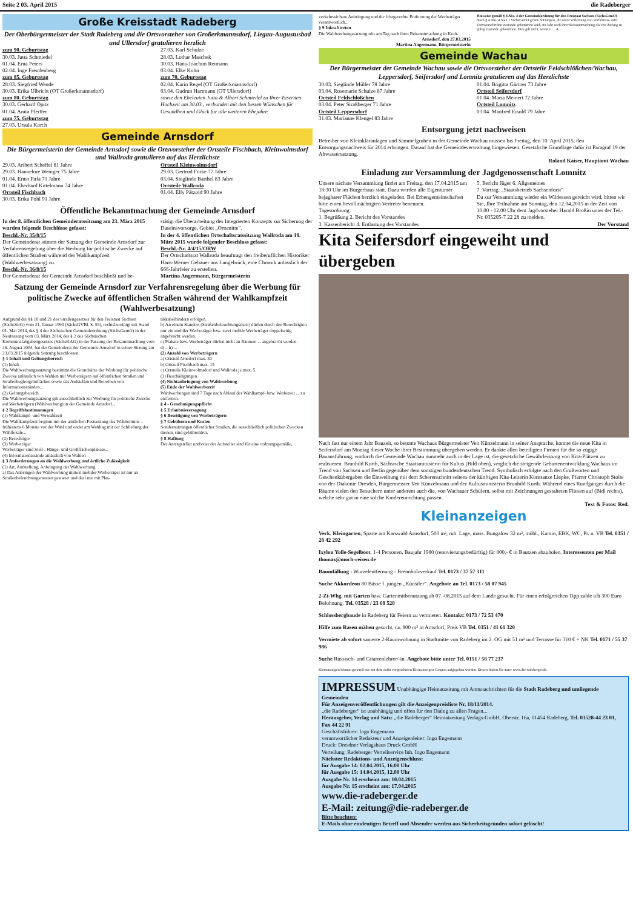Seite 2 03. April 2015 die Radeberger
Große Kreisstadt Radeberg
Der Oberbürgermeister der Stadt Radeberg und die Ortsvorsteher von Großerkmannsdorf, Liegau-Augustusbad und Ullersdorf gratulieren herzlich
zum 90. Geburtstag
30.03. Jutta Schmiedel
01.04. Erna Peters
02.04. Inge Freudenberg
zum 85. Geburtstag
28.03. Siegfried Wende
30.03. Erika Ulbricht (OT Großerkmannsdorf)
zum 80. Geburtstag
30.03. Gerhard Opitz
01.04. Anita Pfeiffer
zum 75. Geburtstag
27.03. Ursula Korch
27.03. Karl Schulze
28.03. Lothar Maschek
30.03. Hans-Joachim Reimann
03.04. Elke Kohn
zum 70. Geburtstag
02.04. Karin Regel (OT Großerkmannsdorf)
03.04. Gudrun Hartmann (OT Ullersdorf)
sowie den Eheleuten Jutta & Albert Schmiedel zu Ihrer Eisernen Hochzeit am 30.03., verbunden mit den besten Wünschen für Gesundheit und Glück für alle weiteren Ehejahre.
Gemeinde Arnsdorf
Die Bürgermeisterin der Gemeinde Arnsdorf sowie die Ortsvorsteher der Ortsteile Fischbach, Kleinwolmsdorf und Wallroda gratulieren auf das Herzlichste
29.03. Aribert Scheffel 81 Jahre
29.03. Hannelore Weniger 75 Jahre
01.04. Ernst Firla 71 Jahre
01.04. Eberhard Kittelmann 74 Jahre
Ortsteil Fischbach
30.03. Erika Pohl 91 Jahre
Ortsteil Kleinwolmsdorf
29.03. Gertrud Forke 77 Jahre
03.04. Sieglinde Barthel 83 Jahre
Ortsteile Wallroda
01.04. Elly Pätzold 90 Jahre
Öffentliche Bekanntmachung der Gemeinde Arnsdorf
In der 8. öffentlichen Gemeinderatssitzung am 23. März 2015 wurden folgende Beschlüsse gefasst:
Beschl.-Nr. 35/8/15
Der Gemeinderat stimmt der Satzung der Gemeinde Arnsdorf zur Verfahrensregelung über die Werbung für politische Zwecke auf öffentlichen Straßen während der Wahlkampfzeit (Wahlwerbesatzung) zu.
Beschl.-Nr. 36/8/15
Der Gemeinderat der Gemeinde Arnsdorf beschließt und be-
stätigt die Überarbeitung des Integrierten Konzepts zur Sicherung der Daseinsvorsorge, Gebiet „Ortsmitte“.
In der 4. öffentlichen Ortschaftsratssitzung Wallroda am 19. März 2015 wurde folgender Beschluss gefasst:
Beschl.-Nr. 4/4/15/ORW
Der Ortschaftsrat Wallroda beauftragt den freiberuflichen Historiker Hans-Werner Gebauer aus Langebrück, eine Chronik anlässlich der 666-Jahrfeier zu erstellen.
Martina Angermann, Bürgermeisterin
Satzung der Gemeinde Arnsdorf zur Verfahrensregelung über die Werbung für politische Zwecke auf öffentlichen Straßen während der Wahlkampfzeit (Wahlwerbesatzung)
Aufgrund der §§ 18 und 21 des Straßengesetzes für den Freistaat Sachsen (SächsStrG) vom 21. Januar 1993 (SächsGVBl. S. 93), rechtsbereinigt mit Stand 01. Mai 2014, des § 4 der Sächsischen Gemeindeordnung (SächsGemO) in der Neufassung vom 03. März 2014, des § 2 des Sächsischen Kommunalabgabengesetzes (SächsKAG) in der Fassung der Bekanntmachung vom 26. August 2004, hat der Gemeinderat der Gemeinde Arnsdorf in seiner Sitzung am 23.03.2015 folgende Satzung beschlossen:
§ 1 Inhalt und Geltungsbereich
(1) Inhalt
Die Wahlwerbungssatzung bestimmt die Grundsätze der Werbung für politische Zwecke anlässlich von Wahlen mit Werbeträgern auf öffentlichen Straßen und Straßenbegleitgrünflächen sowie das Aufstellen und Betreiben von Informationsständen...
(2) Geltungsbereich
Die Wahlwerbungssatzung gilt ausschließlich zur Werbung für politische Zwecke auf Werbeträgern (Wahlwerbung) in der Gemeinde Arnsdorf...
§ 2 Begriffsbestimmungen
(1) Wahlkampf- und Vorwahlzeit
Die Wahlkampfzeit beginnt mit der amtlichen Festsetzung des Wahltermins – frühestens 6 Monate vor der Wahl und endet am Wahltag mit der Schließung der Wahllokale...
(2) Berechtigte
(3) Werbeträger
Werbeträger sind Stell-, Hänge- und Großflächenplakate...
(4) Informationsstände anlässlich von Wahlen
§ 3 Anforderungen an die Wahlwerbung und örtliche Zulässigkeit
(1) Art, Aufstellung, Anbringung der Wahlwerbung
a) Das Anbringen der Wahlwerbung mittels mobiler Werbeträger ist nur an Straßenbeleuchtungsmasten gestattet und darf nur mit Plas-
tikkabelbindern erfolgen.
b) An einem Standort (Straßenbeleuchtungsmast) dürfen durch den Berechtigten nur ein mobiler Werbeträger bzw. zwei mobile Werbeträger doppelseitig angebracht werden.
c) Plakate bzw. Werbeträger dürfen nicht an Bäumen ... angebracht werden.
d) – h) ...
(2) Anzahl von Werbeträgern
a) Ortsteil Arnsdorf max. 30
b) Ortsteil Fischbach max. 15
c) Ortsteile Kleinwolmsdorf und Wallroda je max. 5
(3) Beschädigungen
(4) Nichtanbringung von Wahlwerbung
(5) Ende der Wahlwerbezeit
Wahlwerbungen sind 7 Tage nach Ablauf der Wahlkampf- bzw. Werbezeit ... zu entfernen.
§ 4 - Genehmigungspflicht
§ 5 Erlaubnisversagung
§ 6 Beseitigung von Werbeträgern
§ 7 Gebühren und Kosten
Sondernutzungen öffentlicher Straßen, die ausschließlich politischen Zwecken dienen, sind gebührenfrei.
§ 8 Haftung
Der Antragsteller und/oder der Aufsteller sind für eine ordnungsgemäße,
verkehrssichere Anbringung und die fristgerechte Entfernung der Werbeträger verantwortlich...
§ 9 Inkrafttreten
Die Wahlwerbungssatzung tritt am Tag nach ihrer Bekanntmachung in Kraft.
Arnsdorf, den 27.03.2015
Martina Angermann, Bürgermeisterin
Hinweise gemäß § 4 Abs. 4 der Gemeindeordnung für den Freistaat Sachsen (SächsGemO)
Nach § 4 Abs. 4 Satz 1 SächsGemO gelten Satzungen, die unter Verletzung von Verfahrens- oder Formvorschriften zustande gekommen sind, ein Jahr nach ihrer Bekanntmachung als von Anfang an gültig zustande gekommen. Dies gilt nicht, wenn 1. ... 4. ...
Gemeinde Wachau
Der Bürgermeister der Gemeinde Wachau sowie die Ortsvorsteher der Ortsteile Feldschlößchen/Wachau, Leppersdorf, Seifersdorf und Lomnitz gratulieren auf das Herzlichste
30.03. Sieglinde Müller 78 Jahre
03.04. Rosemarie Schulze 87 Jahre
Ortsteil Feldschlößchen
03.04. Peter Straßberger 71 Jahre
Ortsteil Leppersdorf
31.03. Marianne Klengel 83 Jahre
01.04. Brigitta Gärtner 73 Jahre
Ortsteil Seifersdorf
01.04. Maria Meinert 72 Jahre
Ortsteil Lomnitz
03.04. Manfred Eisold 79 Jahre
Entsorgung jetzt nachweisen
Betreiber von Kleinkläranlagen und Sammelgruben in der Gemeinde Wachau müssen bis Freitag, den 10. April 2015, den Entsorgungsnachweis für 2014 erbringen. Darauf hat die Gemeindeverwaltung hingewiesen. Gesetzliche Grundlage dafür ist Paragraf 19 der Abwassersatzung.
Roland Kaiser, Hauptamt Wachau
Einladung zur Versammlung der Jagdgenossenschaft Lomnitz
Unsere nächste Versammlung findet am Freitag, den 17.04.2015 um 18:30 Uhr im Bürgerhaus statt. Dazu werden alle Eigentümer bejagbarer Flächen herzlich eingeladen. Bei Erbengemeinschaften bitte einen bevollmächtigten Vertreter benennen.
Tagesordnung:
1. Begrüßung 2. Bericht des Vorstandes
3. Kassenbericht 4. Entlastung des Vorstandes
5. Bericht Jäger 6. Allgemeines
7. Vortrag: „Staatsbetrieb Sachsenforst“
Da zur Versammlung wieder ein Wildessen gereicht wird, bitten wir Sie, Ihre Teilnahme am Sonntag, den 12.04.2015 in der Zeit von 10.00 - 12.00 Uhr dem Jagdvorsteher Harald Broßio unter der Tel.-Nr. 035205-7 22 28 zu melden.
Der Vorstand
Kita Seifersdorf eingeweiht und übergeben
Nach fast nur einem Jahr Bauzeit, so betonte Wachaus Bürgermeister Veit Künzelmann in seiner Ansprache, konnte die neue Kita in Seifersdorf am Montag dieser Woche ihrer Bestimmung übergeben werden. Er dankte allen beteiligten Firmen für die so zügige Bauausführung, wodurch die Gemeinde Wachau nunmehr auch in der Lage ist, die gesetzliche Gewährleistung von Kita-Plätzen zu realisieren. Brunhild Kurth, Sächsische Staatsministerin für Kultus (Bild oben), verglich die steigende Geburtenentwicklung Wachaus im Trend von Sachsen und Berlin gegenüber dem sonstigen bundesdeutschen Trend. Symbolisch erfolgte nach den Grußworten und Geschenkübergaben die Einweihung mit dem Scherenschnitt seitens der künftigen Kita-Leiterin Konstanze Liepke, Pfarrer Christoph Stolte von der Diakonie Dresden, Bürgermeister Veit Künzelmann und der Kultusministerin Brunhild Kurth. Während eines Rundganges durch die Räume vielen den Besuchern unter anderem auch die, von Wachauer Schülern, selbst mit Zeichnungen gestalteten Fliesen auf (Bidl rechts), welche sehr gut in eine solche Kindereinrichtung passen.
Text & Fotos: Red.
Kleinanzeigen
Verk. Kleingarten, Sparte am Karswald Arnsdorf, 500 m², ruh. Lage, mass. Bungalow 32 m², möbl., Kamin, EBK, WC, Pr. n. VB Tel. 0351 / 28 42 292
Ixylon Yolle-Segelboot, 1-4 Personen, Baujahr 1980 (renovierungsbedürftig) für 800,- € in Bautzen abzuholen. Interessenten per Mail thomas@moch-reisen.de
Baumfällung - Wurzelentfernung - Brennholzverkauf Tel. 0173 / 37 57 311
Suche Akkordeon 80 Bässe f. jungen „Künstler“. Angebote an Tel. 0173 / 58 07 945
2-Zi-Whg. mit Garten bzw. Gartenmitbenutzung ab 07.-08.2015 auf dem Lande gesucht. Für einen erfolgreichen Tipp zahle ich 300 Euro Belohnung. Tel. 03528 / 23 68 528
Schlossbergbaude in Radeberg für Feiern zu vermieten. Kontakt: 0173 / 72 53 470
Hilfe zum Rasen mähen gesucht, ca. 800 m² in Arnsdorf, Preis VB Tel. 0351 / 41 61 320
Vermiete ab sofort sanierte 2-Raumwohnung in Stadtmitte von Radeberg im 2. OG mit 51 m² und Terrasse für 310 € + NK Tel. 0171 / 55 37 986
Suche Russisch- und Gitarrenlehrer/-in. Angebote bitte unter Tel. 0151 / 58 77 237
Kleinanzeigen können generell nur mit dem dafür vorgesehenen Kleinanzeigen-Coupon aufgegeben werden. Diesen finden Sie unter www.die-radeberger.de.
IMPRESSUM Unabhängige Heimatzeitung mit Amtsnachrichten für die Stadt Radeberg und umliegende Gemeinden
Für Anzeigenveröffentlichungen gilt die Anzeigenpreisliste Nr. 18/11/2014.
„die Radeberger“ ist unabhängig und offen für den Dialog zu allen Fragen...
Herausgeber, Verlag und Satz: „die Radeberger“ Heimatzeitung Verlags-GmbH, Oberstr. 16a, 01454 Radeberg, Tel. 03528-44 23 01, Fax 44 22 91
Geschäftsführer: Ingo Engemann
verantwortlicher Redakteur und Anzeigenleiter: Ingo Engemann
Druck: Dresdner Verlagshaus Druck GmbH
Verteilung: Radeberger Verteilservice Inh. Ingo Engemann
Nächster Redaktions- und Anzeigenschluss:
für Ausgabe 14: 02.04.2015, 16.00 Uhr
für Ausgabe 15: 14.04.2015, 12.00 Uhr
Ausgabe Nr. 14 erscheint am: 10.04.2015
Ausgabe Nr. 15 erscheint am: 17.04.2015
www.die-radeberger.de
E-Mail: zeitung@die-radeberger.de
Bitte beachten:
E-Mails ohne eindeutigen Betreff und Absender werden aus Sicherheitsgründen sofort gelöscht!